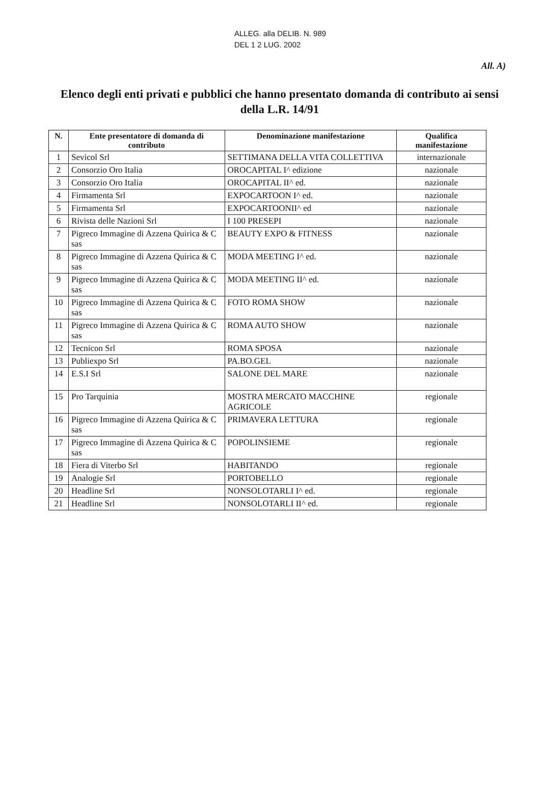ALLEG. alla DELIB. N. 989
DEL 1 2 LUG. 2002
All. A)
Elenco degli enti privati e pubblici che hanno presentato domanda di contributo ai sensi della L.R. 14/91
| N. | Ente presentatore di domanda di contributo | Denominazione manifestazione | Qualifica manifestazione |
| --- | --- | --- | --- |
| 1 | Sevicol Srl | SETTIMANA DELLA VITA COLLETTIVA | internazionale |
| 2 | Consorzio Oro Italia | OROCAPITAL I^ edizione | nazionale |
| 3 | Consorzio Oro Italia | OROCAPITAL II^ ed. | nazionale |
| 4 | Firmamenta Srl | EXPOCARTOON I^ ed. | nazionale |
| 5 | Firmamenta Srl | EXPOCARTOONII^ ed | nazionale |
| 6 | Rivista delle Nazioni Srl | I 100 PRESEPI | nazionale |
| 7 | Pigreco Immagine di Azzena Quirica & C sas | BEAUTY EXPO & FITNESS | nazionale |
| 8 | Pigreco Immagine di Azzena Quirica & C sas | MODA MEETING I^ ed. | nazionale |
| 9 | Pigreco Immagine di Azzena Quirica & C sas | MODA MEETING II^ ed. | nazionale |
| 10 | Pigreco Immagine di Azzena Quirica & C sas | FOTO ROMA SHOW | nazionale |
| 11 | Pigreco Immagine di Azzena Quirica & C sas | ROMA AUTO SHOW | nazionale |
| 12 | Tecnicon Srl | ROMA SPOSA | nazionale |
| 13 | Publiexpo Srl | PA.BO.GEL | nazionale |
| 14 | E.S.I Srl | SALONE DEL MARE | nazionale |
| 15 | Pro Tarquinia | MOSTRA MERCATO MACCHINE AGRICOLE | regionale |
| 16 | Pigreco Immagine di Azzena Quirica & C sas | PRIMAVERA LETTURA | regionale |
| 17 | Pigreco Immagine di Azzena Quirica & C sas | POPOLINSIEME | regionale |
| 18 | Fiera di Viterbo Srl | HABITANDO | regionale |
| 19 | Analogie Srl | PORTOBELLO | regionale |
| 20 | Headline Srl | NONSOLOTARLI I^ ed. | regionale |
| 21 | Headline Srl | NONSOLOTARLI II^ ed. | regionale |